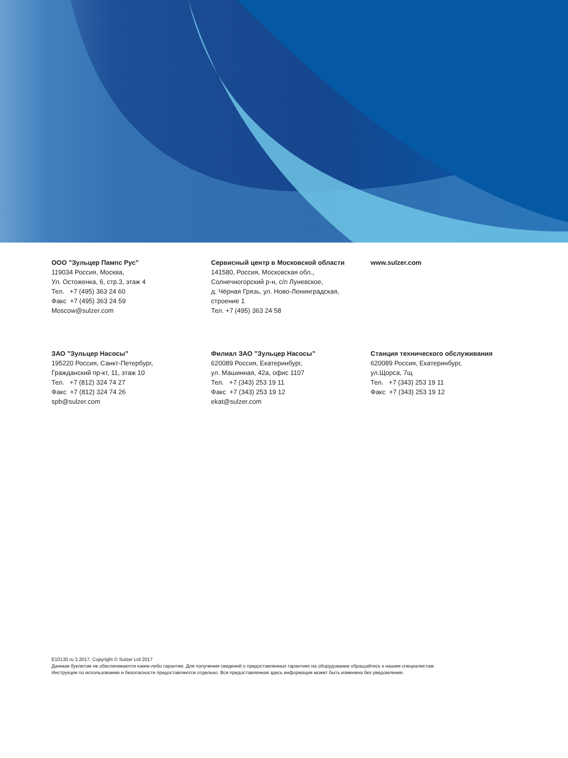ООО ”Зульцер Пампс Рус”
119034 Россия, Москва,
Ул. Остоженка, 6, стр.3, этаж 4
Тел. +7 (495) 363 24 60
Факс +7 (495) 363 24 59
Moscow@sulzer.com
Сервисный центр в Московской области
141580, Россия, Московская обл.,
Солнечногорский р-н, с/п Луневское,
д. Чёрная Грязь, ул. Ново-Ленинградская,
строение 1
Тел. +7 (495) 363 24 58
www.sulzer.com
ЗАО ”Зульцер Насосы”
195220 Россия, Санкт-Петербург,
Гражданский пр-кт, 11, этаж 10
Тел. +7 (812) 324 74 27
Факс +7 (812) 324 74 26
spb@sulzer.com
Филиал ЗАО ”Зульцер Насосы”
620089 Россия, Екатеринбург,
ул. Машинная, 42а, офис 1107
Тел. +7 (343) 253 19 11
Факс +7 (343) 253 19 12
ekat@sulzer.com
Станция технического обслуживания
620089 Россия, Екатеринбург,
ул.Щорса, 7щ
Тел. +7 (343) 253 19 11
Факс +7 (343) 253 19 12
E10130 ru 3.2017, Copyright © Sulzer Ltd 2017
Данным буклетом не обеспечиваются какие-либо гарантии. Для получения сведений о предоставленных гарантиях на оборудование обращайтесь к нашим специалистам.
Инструкции по использованию и безопасности предоставляются отдельно. Вся предоставленная здесь информация может быть изменена без уведомления.